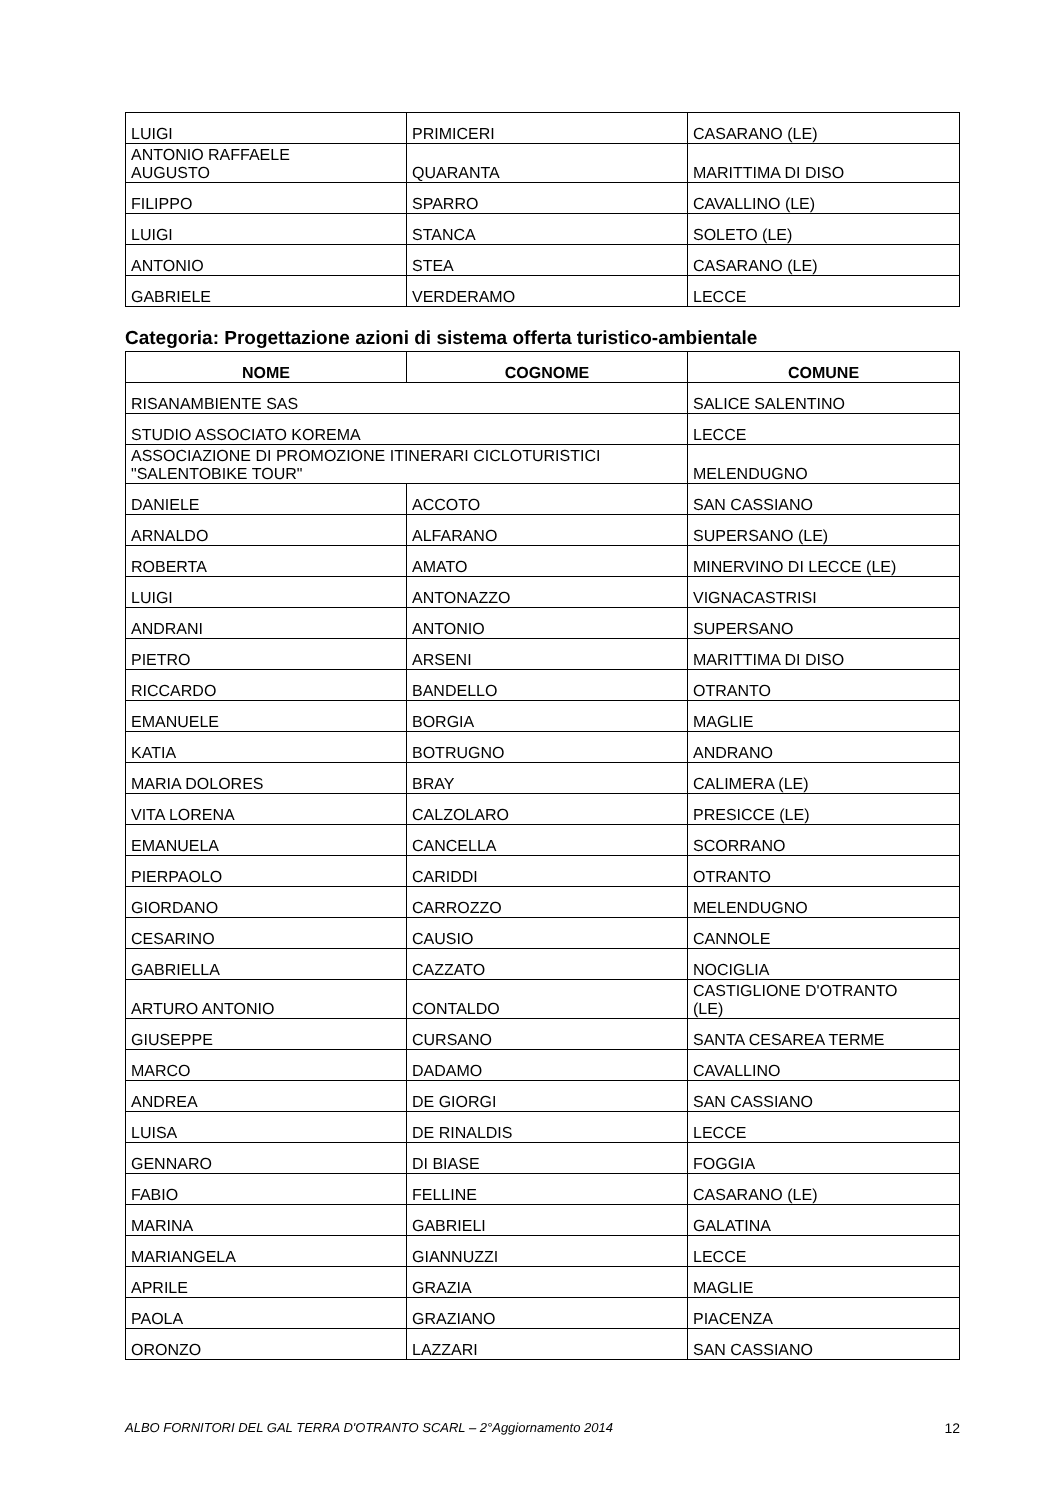| LUIGI | PRIMICERI | CASARANO (LE) |
| ANTONIO RAFFAELE AUGUSTO | QUARANTA | MARITTIMA DI DISO |
| FILIPPO | SPARRO | CAVALLINO (LE) |
| LUIGI | STANCA | SOLETO (LE) |
| ANTONIO | STEA | CASARANO (LE) |
| GABRIELE | VERDERAMO | LECCE |
Categoria: Progettazione azioni di sistema offerta turistico-ambientale
| NOME | COGNOME | COMUNE |
| --- | --- | --- |
| RISANAMBIENTE SAS | | SALICE SALENTINO |
| STUDIO ASSOCIATO KOREMA | | LECCE |
| ASSOCIAZIONE DI PROMOZIONE ITINERARI CICLOTURISTICI "SALENTOBIKE TOUR" | | MELENDUGNO |
| DANIELE | ACCOTO | SAN CASSIANO |
| ARNALDO | ALFARANO | SUPERSANO (LE) |
| ROBERTA | AMATO | MINERVINO DI LECCE (LE) |
| LUIGI | ANTONAZZO | VIGNACASTRISI |
| ANDRANI | ANTONIO | SUPERSANO |
| PIETRO | ARSENI | MARITTIMA DI DISO |
| RICCARDO | BANDELLO | OTRANTO |
| EMANUELE | BORGIA | MAGLIE |
| KATIA | BOTRUGNO | ANDRANO |
| MARIA DOLORES | BRAY | CALIMERA (LE) |
| VITA LORENA | CALZOLARO | PRESICCE (LE) |
| EMANUELA | CANCELLA | SCORRANO |
| PIERPAOLO | CARIDDI | OTRANTO |
| GIORDANO | CARROZZO | MELENDUGNO |
| CESARINO | CAUSIO | CANNOLE |
| GABRIELLA | CAZZATO | NOCIGLIA |
| ARTURO ANTONIO | CONTALDO | CASTIGLIONE D'OTRANTO (LE) |
| GIUSEPPE | CURSANO | SANTA CESAREA TERME |
| MARCO | DADAMO | CAVALLINO |
| ANDREA | DE GIORGI | SAN CASSIANO |
| LUISA | DE RINALDIS | LECCE |
| GENNARO | DI BIASE | FOGGIA |
| FABIO | FELLINE | CASARANO (LE) |
| MARINA | GABRIELI | GALATINA |
| MARIANGELA | GIANNUZZI | LECCE |
| APRILE | GRAZIA | MAGLIE |
| PAOLA | GRAZIANO | PIACENZA |
| ORONZO | LAZZARI | SAN CASSIANO |
ALBO FORNITORI DEL GAL TERRA D'OTRANTO SCARL – 2°Aggiornamento 2014 12